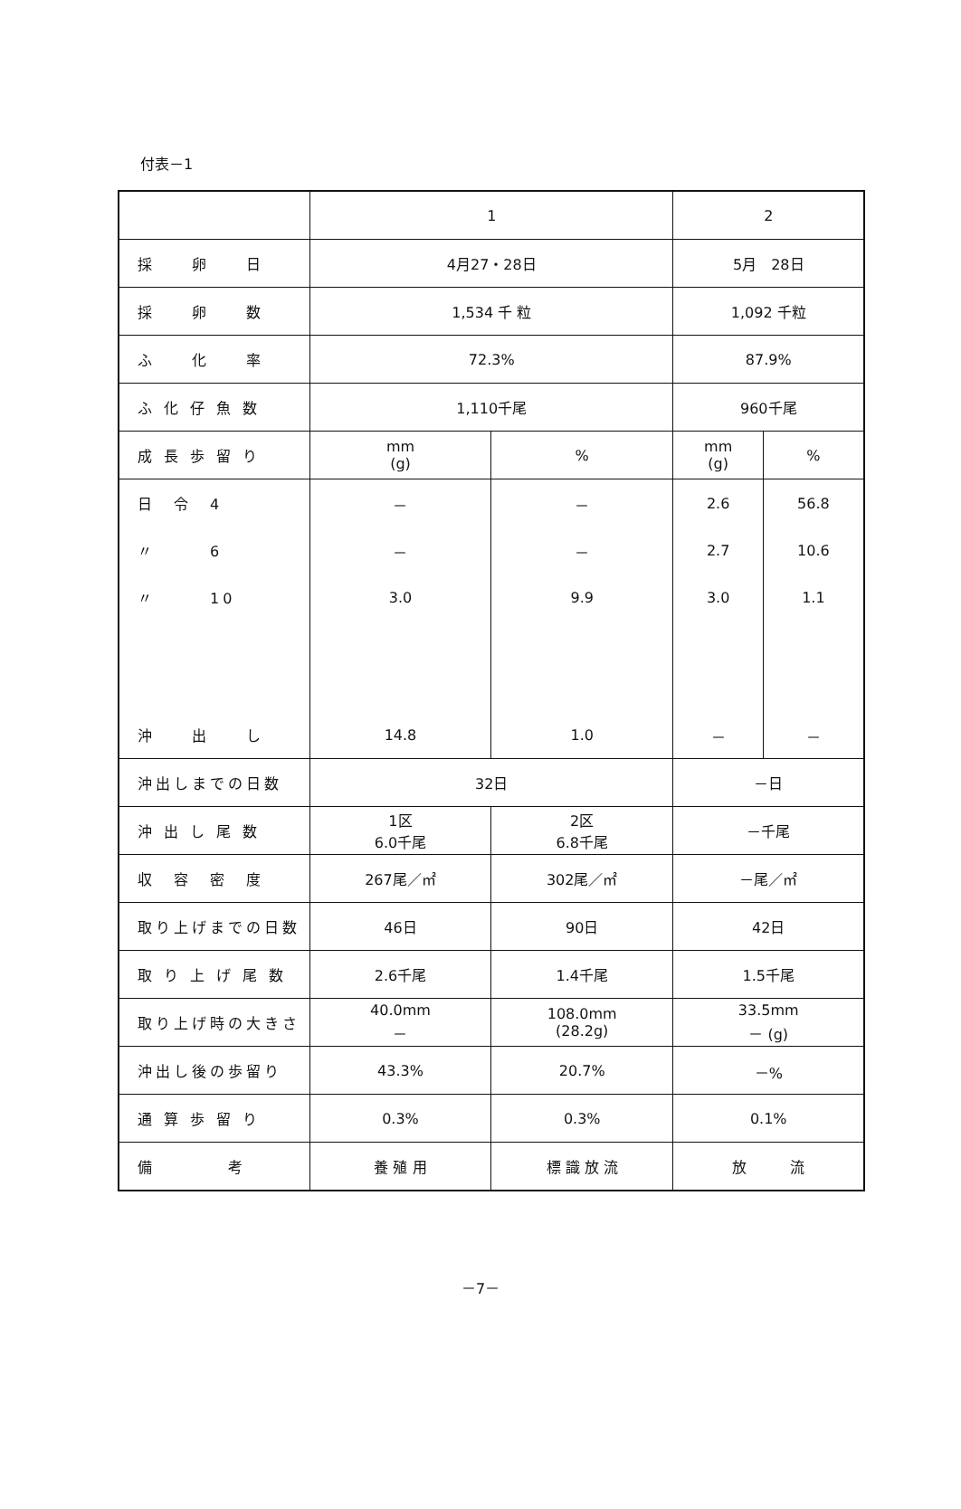付表－1
| | 1 | | 2 | |
| 採 卵 日 | 4月27・28日 | | 5月 28日 | |
| 採 卵 数 | 1,534 千 粒 | | 1,092 千粒 | |
| ふ 化 率 | 72.3% | | 87.9% | |
| ふ 化 仔 魚 数 | 1,110千尾 | | 960千尾 | |
| 成 長 歩 留 り | mm (g) | % | mm (g) | % |
| 日 令 4 | － | － | 2.6 | 56.8 |
| 〃 6 | － | － | 2.7 | 10.6 |
| 〃 10 | 3.0 | 9.9 | 3.0 | 1.1 |
| 沖 出 し | 14.8 | 1.0 | － | － |
| 沖出しまでの日数 | 32日 | | －日 | |
| 沖 出 し 尾 数 | 1区 6.0千尾 | 2区 6.8千尾 | －千尾 | |
| 収 容 密 度 | 267尾／㎡ | 302尾／㎡ | －尾／㎡ | |
| 取り上げまでの日数 | 46日 | 90日 | 42日 | |
| 取 り 上 げ 尾 数 | 2.6千尾 | 1.4千尾 | 1.5千尾 | |
| 取り上げ時の大きさ | 40.0mm － | 108.0mm (28.2g) | 33.5mm － (g) | |
| 沖出し後の歩留り | 43.3% | 20.7% | －% | |
| 通 算 歩 留 り | 0.3% | 0.3% | 0.1% | |
| 備 考 | 養 殖 用 | 標 識 放 流 | 放 流 | |
－7－